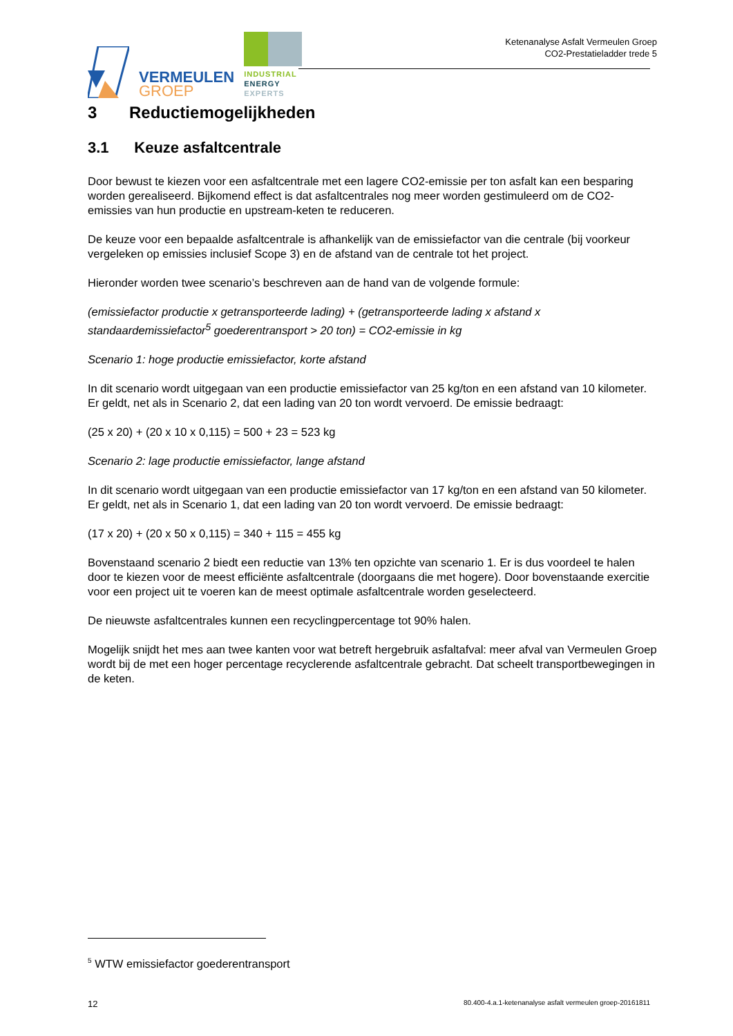VERMEULEN
GROEP
INDUSTRIAL
ENERGY
EXPERTS
Ketenanalyse Asfalt Vermeulen Groep
CO2-Prestatieladder trede 5
3 Reductiemogelijkheden
3.1 Keuze asfaltcentrale
Door bewust te kiezen voor een asfaltcentrale met een lagere CO2-emissie per ton asfalt kan een besparing worden gerealiseerd. Bijkomend effect is dat asfaltcentrales nog meer worden gestimuleerd om de CO2-emissies van hun productie en upstream-keten te reduceren.
De keuze voor een bepaalde asfaltcentrale is afhankelijk van de emissiefactor van die centrale (bij voorkeur vergeleken op emissies inclusief Scope 3) en de afstand van de centrale tot het project.
Hieronder worden twee scenario’s beschreven aan de hand van de volgende formule:
(emissiefactor productie x getransporteerde lading) + (getransporteerde lading x afstand x standaardemissiefactor<sup>5</sup> goederentransport > 20 ton) = CO2-emissie in kg
Scenario 1: hoge productie emissiefactor, korte afstand
In dit scenario wordt uitgegaan van een productie emissiefactor van 25 kg/ton en een afstand van 10 kilometer. Er geldt, net als in Scenario 2, dat een lading van 20 ton wordt vervoerd. De emissie bedraagt:
(25 x 20) + (20 x 10 x 0,115) = 500 + 23 = 523 kg
Scenario 2: lage productie emissiefactor, lange afstand
In dit scenario wordt uitgegaan van een productie emissiefactor van 17 kg/ton en een afstand van 50 kilometer. Er geldt, net als in Scenario 1, dat een lading van 20 ton wordt vervoerd. De emissie bedraagt:
(17 x 20) + (20 x 50 x 0,115) = 340 + 115 = 455 kg
Bovenstaand scenario 2 biedt een reductie van 13% ten opzichte van scenario 1. Er is dus voordeel te halen door te kiezen voor de meest efficiënte asfaltcentrale (doorgaans die met hogere). Door bovenstaande exercitie voor een project uit te voeren kan de meest optimale asfaltcentrale worden geselecteerd.
De nieuwste asfaltcentrales kunnen een recyclingpercentage tot 90% halen.
Mogelijk snijdt het mes aan twee kanten voor wat betreft hergebruik asfaltafval: meer afval van Vermeulen Groep wordt bij de met een hoger percentage recyclerende asfaltcentrale gebracht. Dat scheelt transportbewegingen in de keten.
<sup>5</sup> WTW emissiefactor goederentransport
12 80.400-4.a.1-ketenanalyse asfalt vermeulen groep-20161811